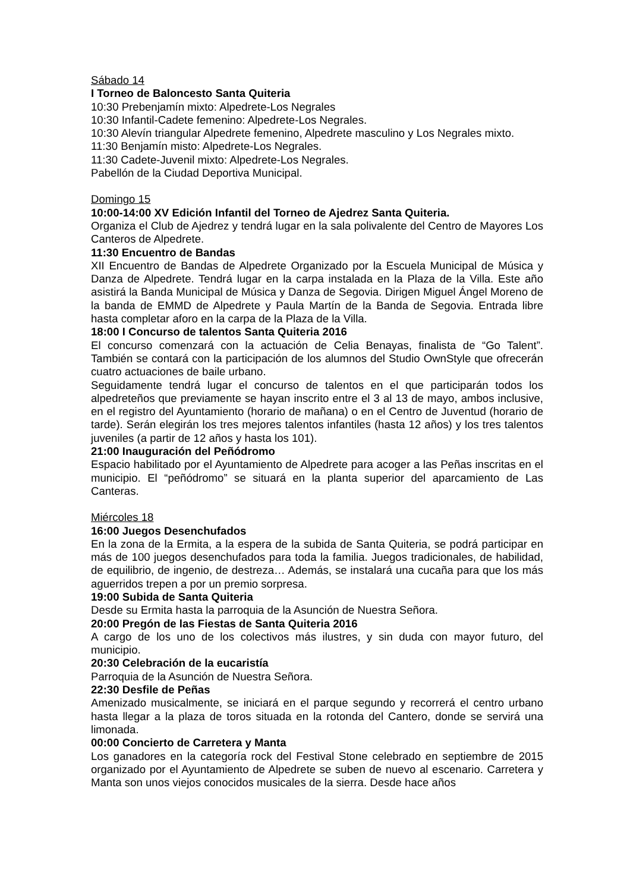Sábado 14
I Torneo de Baloncesto Santa Quiteria
10:30 Prebenjamín mixto: Alpedrete-Los Negrales
10:30 Infantil-Cadete femenino: Alpedrete-Los Negrales.
10:30 Alevín triangular Alpedrete femenino, Alpedrete masculino y Los Negrales mixto.
11:30 Benjamín misto: Alpedrete-Los Negrales.
11:30 Cadete-Juvenil mixto: Alpedrete-Los Negrales.
Pabellón de la Ciudad Deportiva Municipal.
Domingo 15
10:00-14:00 XV Edición Infantil del Torneo de Ajedrez Santa Quiteria.
Organiza el Club de Ajedrez y tendrá lugar en la sala polivalente del Centro de Mayores Los Canteros de Alpedrete.
11:30 Encuentro de Bandas
XII Encuentro de Bandas de Alpedrete Organizado por la Escuela Municipal de Música y Danza de Alpedrete. Tendrá lugar en la carpa instalada en la Plaza de la Villa. Este año asistirá la Banda Municipal de Música y Danza de Segovia. Dirigen Miguel Ángel Moreno de la banda de EMMD de Alpedrete y Paula Martín de la Banda de Segovia. Entrada libre hasta completar aforo en la carpa de la Plaza de la Villa.
18:00 I Concurso de talentos Santa Quiteria 2016
El concurso comenzará con la actuación de Celia Benayas, finalista de “Go Talent”. También se contará con la participación de los alumnos del Studio OwnStyle que ofrecerán cuatro actuaciones de baile urbano.
Seguidamente tendrá lugar el concurso de talentos en el que participarán todos los alpedreteños que previamente se hayan inscrito entre el 3 al 13 de mayo, ambos inclusive, en el registro del Ayuntamiento (horario de mañana) o en el Centro de Juventud (horario de tarde). Serán elegirán los tres mejores talentos infantiles (hasta 12 años) y los tres talentos juveniles (a partir de 12 años y hasta los 101).
21:00 Inauguración del Peñódromo
Espacio habilitado por el Ayuntamiento de Alpedrete para acoger a las Peñas inscritas en el municipio. El “peñódromo” se situará en la planta superior del aparcamiento de Las Canteras.
Miércoles 18
16:00 Juegos Desenchufados
En la zona de la Ermita, a la espera de la subida de Santa Quiteria, se podrá participar en más de 100 juegos desenchufados para toda la familia. Juegos tradicionales, de habilidad, de equilibrio, de ingenio, de destreza… Además, se instalará una cucaña para que los más aguerridos trepen a por un premio sorpresa.
19:00 Subida de Santa Quiteria
Desde su Ermita hasta la parroquia de la Asunción de Nuestra Señora.
20:00 Pregón de las Fiestas de Santa Quiteria 2016
A cargo de los uno de los colectivos más ilustres, y sin duda con mayor futuro, del municipio.
20:30 Celebración de la eucaristía
Parroquia de la Asunción de Nuestra Señora.
22:30 Desfile de Peñas
Amenizado musicalmente, se iniciará en el parque segundo y recorrerá el centro urbano hasta llegar a la plaza de toros situada en la rotonda del Cantero, donde se servirá una limonada.
00:00 Concierto de Carretera y Manta
Los ganadores en la categoría rock del Festival Stone celebrado en septiembre de 2015 organizado por el Ayuntamiento de Alpedrete se suben de nuevo al escenario. Carretera y Manta son unos viejos conocidos musicales de la sierra. Desde hace años